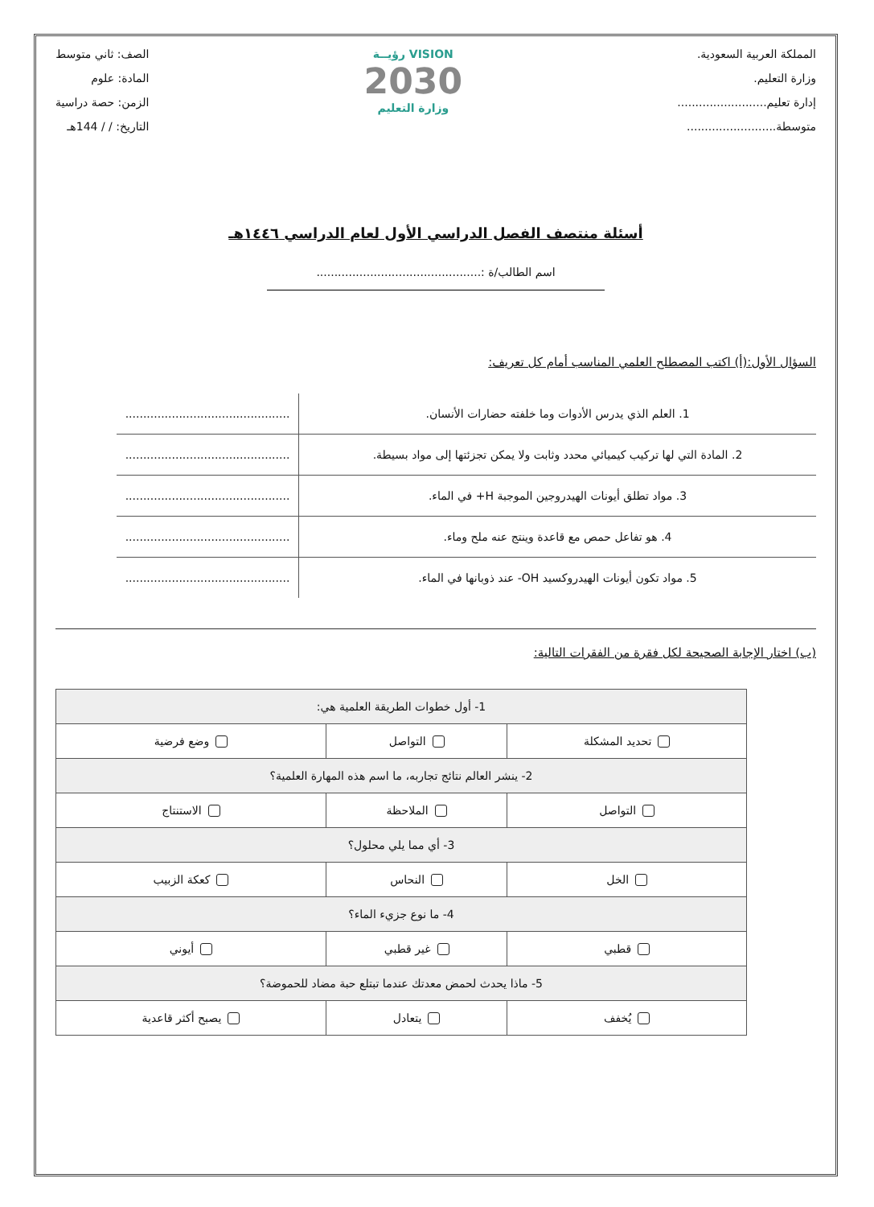المملكة العربية السعودية.
وزارة التعليم.
إدارة تعليم.........................
متوسطة.........................
رؤيــة VISION
2030
وزارة التعليم
الصف: ثاني متوسط
المادة: علوم
الزمن: حصة دراسية
التاريخ: / / 144هـ
أسئلة منتصف الفصل الدراسي الأول لعام الدراسي ١٤٤٦هـ
اسم الطالب/ة :..............................................
السؤال الأول:(أ) اكتب المصطلح العلمي المناسب أمام كل تعريف:
| 1. العلم الذي يدرس الأدوات وما خلفته حضارات الأنسان. | .............................................. |
| 2. المادة التي لها تركيب كيميائي محدد وثابت ولا يمكن تجزئتها إلى مواد بسيطة. | .............................................. |
| 3. مواد تطلق أيونات الهيدروجين الموجبة H+ في الماء. | .............................................. |
| 4. هو تفاعل حمص مع قاعدة وينتج عنه ملح وماء. | .............................................. |
| 5. مواد تكون أيونات الهيدروكسيد OH- عند ذوبانها في الماء. | .............................................. |
(ب) اختار الإجابة الصحيحة لكل فقرة من الفقرات التالية:
| 1- أول خطوات الطريقة العلمية هي: | | |
| --- | --- | --- |
| تحديد المشكلة | التواصل | وضع فرضية |
| 2- ينشر العالم نتائج تجاربه، ما اسم هذه المهارة العلمية؟ | | |
| التواصل | الملاحظة | الاستنتاج |
| 3- أي مما يلي محلول؟ | | |
| الخل | النحاس | كعكة الزبيب |
| 4- ما نوع جزيء الماء؟ | | |
| قطبي | غير قطبي | أيوني |
| 5- ماذا يحدث لحمض معدتك عندما تبتلع حبة مضاد للحموضة؟ | | |
| يُخفف | يتعادل | يصبح أكثر قاعدية |